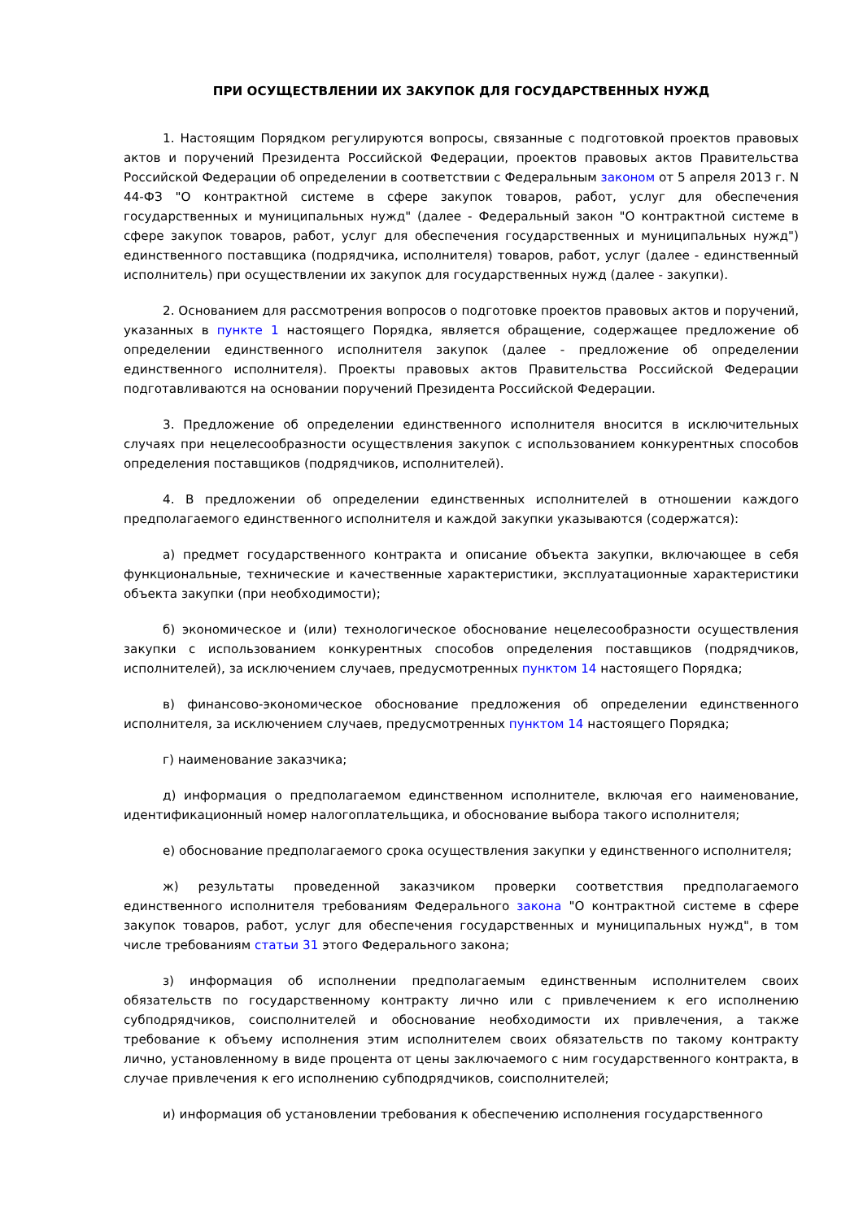ПРИ ОСУЩЕСТВЛЕНИИ ИХ ЗАКУПОК ДЛЯ ГОСУДАРСТВЕННЫХ НУЖД
1. Настоящим Порядком регулируются вопросы, связанные с подготовкой проектов правовых актов и поручений Президента Российской Федерации, проектов правовых актов Правительства Российской Федерации об определении в соответствии с Федеральным законом от 5 апреля 2013 г. N 44-ФЗ "О контрактной системе в сфере закупок товаров, работ, услуг для обеспечения государственных и муниципальных нужд" (далее - Федеральный закон "О контрактной системе в сфере закупок товаров, работ, услуг для обеспечения государственных и муниципальных нужд") единственного поставщика (подрядчика, исполнителя) товаров, работ, услуг (далее - единственный исполнитель) при осуществлении их закупок для государственных нужд (далее - закупки).
2. Основанием для рассмотрения вопросов о подготовке проектов правовых актов и поручений, указанных в пункте 1 настоящего Порядка, является обращение, содержащее предложение об определении единственного исполнителя закупок (далее - предложение об определении единственного исполнителя). Проекты правовых актов Правительства Российской Федерации подготавливаются на основании поручений Президента Российской Федерации.
3. Предложение об определении единственного исполнителя вносится в исключительных случаях при нецелесообразности осуществления закупок с использованием конкурентных способов определения поставщиков (подрядчиков, исполнителей).
4. В предложении об определении единственных исполнителей в отношении каждого предполагаемого единственного исполнителя и каждой закупки указываются (содержатся):
а) предмет государственного контракта и описание объекта закупки, включающее в себя функциональные, технические и качественные характеристики, эксплуатационные характеристики объекта закупки (при необходимости);
б) экономическое и (или) технологическое обоснование нецелесообразности осуществления закупки с использованием конкурентных способов определения поставщиков (подрядчиков, исполнителей), за исключением случаев, предусмотренных пунктом 14 настоящего Порядка;
в) финансово-экономическое обоснование предложения об определении единственного исполнителя, за исключением случаев, предусмотренных пунктом 14 настоящего Порядка;
г) наименование заказчика;
д) информация о предполагаемом единственном исполнителе, включая его наименование, идентификационный номер налогоплательщика, и обоснование выбора такого исполнителя;
е) обоснование предполагаемого срока осуществления закупки у единственного исполнителя;
ж) результаты проведенной заказчиком проверки соответствия предполагаемого единственного исполнителя требованиям Федерального закона "О контрактной системе в сфере закупок товаров, работ, услуг для обеспечения государственных и муниципальных нужд", в том числе требованиям статьи 31 этого Федерального закона;
з) информация об исполнении предполагаемым единственным исполнителем своих обязательств по государственному контракту лично или с привлечением к его исполнению субподрядчиков, соисполнителей и обоснование необходимости их привлечения, а также требование к объему исполнения этим исполнителем своих обязательств по такому контракту лично, установленному в виде процента от цены заключаемого с ним государственного контракта, в случае привлечения к его исполнению субподрядчиков, соисполнителей;
и) информация об установлении требования к обеспечению исполнения государственного